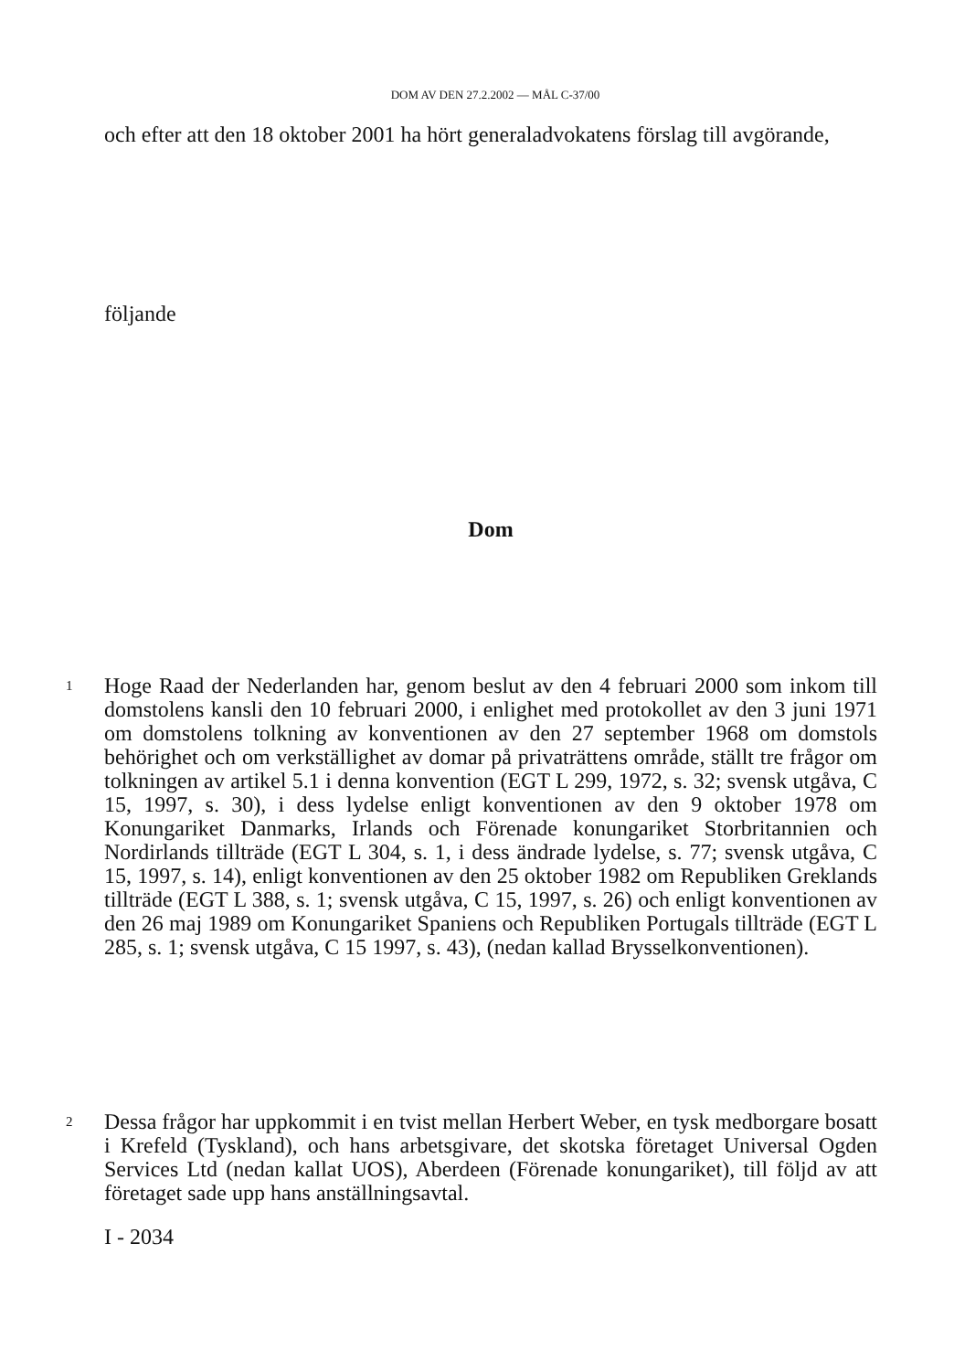DOM AV DEN 27.2.2002 — MÅL C-37/00
och efter att den 18 oktober 2001 ha hört generaladvokatens förslag till avgörande,
följande
Dom
1 Hoge Raad der Nederlanden har, genom beslut av den 4 februari 2000 som inkom till domstolens kansli den 10 februari 2000, i enlighet med protokollet av den 3 juni 1971 om domstolens tolkning av konventionen av den 27 september 1968 om domstols behörighet och om verkställighet av domar på privaträttens område, ställt tre frågor om tolkningen av artikel 5.1 i denna konvention (EGT L 299, 1972, s. 32; svensk utgåva, C 15, 1997, s. 30), i dess lydelse enligt konventionen av den 9 oktober 1978 om Konungariket Danmarks, Irlands och Förenade konungariket Storbritannien och Nordirlands tillträde (EGT L 304, s. 1, i dess ändrade lydelse, s. 77; svensk utgåva, C 15, 1997, s. 14), enligt konventionen av den 25 oktober 1982 om Republiken Greklands tillträde (EGT L 388, s. 1; svensk utgåva, C 15, 1997, s. 26) och enligt konventionen av den 26 maj 1989 om Konungariket Spaniens och Republiken Portugals tillträde (EGT L 285, s. 1; svensk utgåva, C 15 1997, s. 43), (nedan kallad Brysselkonventionen).
2 Dessa frågor har uppkommit i en tvist mellan Herbert Weber, en tysk medborgare bosatt i Krefeld (Tyskland), och hans arbetsgivare, det skotska företaget Universal Ogden Services Ltd (nedan kallat UOS), Aberdeen (Förenade konungariket), till följd av att företaget sade upp hans anställningsavtal.
I - 2034